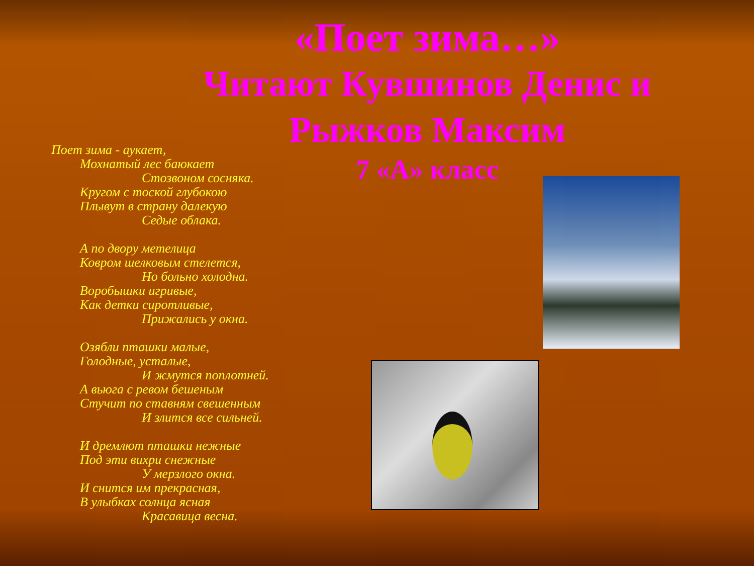«Поет зима…»
Читают Кувшинов Денис и Рыжков Максим
7 «А» класс
Поет зима - аукает,
Мохнатый лес баюкает
Стозвоном сосняка.
Кругом с тоской глубокою
Плывут в страну далекую
Седые облака.
А по двору метелица
Ковром шелковым стелется,
Но больно холодна.
Воробышки игривые,
Как детки сиротливые,
Прижались у окна.
Озябли пташки малые,
Голодные, усталые,
И жмутся поплотней.
А вьюга с ревом бешеным
Стучит по ставням свешенным
И злится все сильней.
И дремлют пташки нежные
Под эти вихри снежные
У мерзлого окна.
И снится им прекрасная,
В улыбках солнца ясная
Красавица весна.